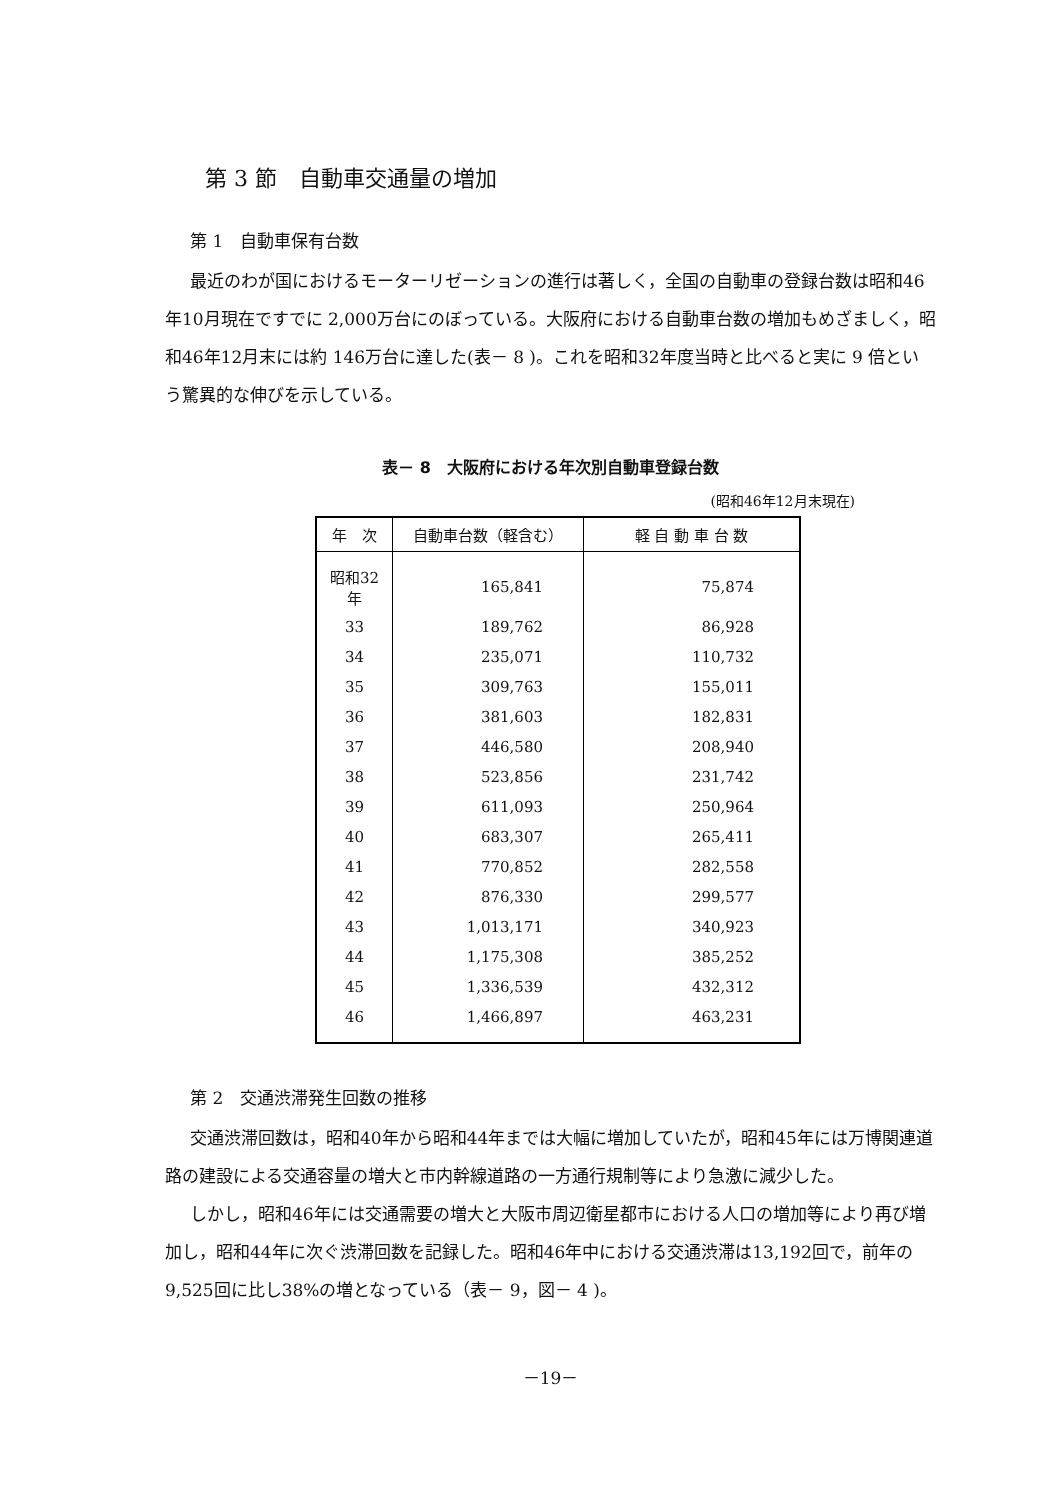第 3 節　自動車交通量の増加
第 1　自動車保有台数
最近のわが国におけるモーターリゼーションの進行は著しく，全国の自動車の登録台数は昭和46年10月現在ですでに 2,000万台にのぼっている。大阪府における自動車台数の増加もめざましく，昭和46年12月末には約 146万台に達した(表－ 8 )。これを昭和32年度当時と比べると実に 9 倍という驚異的な伸びを示している。
表－ 8　大阪府における年次別自動車登録台数
(昭和46年12月末現在)
| 年 次 | 自動車台数（軽含む） | 軽 自 動 車 台 数 |
| --- | --- | --- |
| 昭和32年 | 165,841 | 75,874 |
| 33 | 189,762 | 86,928 |
| 34 | 235,071 | 110,732 |
| 35 | 309,763 | 155,011 |
| 36 | 381,603 | 182,831 |
| 37 | 446,580 | 208,940 |
| 38 | 523,856 | 231,742 |
| 39 | 611,093 | 250,964 |
| 40 | 683,307 | 265,411 |
| 41 | 770,852 | 282,558 |
| 42 | 876,330 | 299,577 |
| 43 | 1,013,171 | 340,923 |
| 44 | 1,175,308 | 385,252 |
| 45 | 1,336,539 | 432,312 |
| 46 | 1,466,897 | 463,231 |
第 2　交通渋滞発生回数の推移
交通渋滞回数は，昭和40年から昭和44年までは大幅に増加していたが，昭和45年には万博関連道路の建設による交通容量の増大と市内幹線道路の一方通行規制等により急激に減少した。
しかし，昭和46年には交通需要の増大と大阪市周辺衛星都市における人口の増加等により再び増加し，昭和44年に次ぐ渋滞回数を記録した。昭和46年中における交通渋滞は13,192回で，前年の 9,525回に比し38%の増となっている（表－ 9，図－ 4 )。
－19－